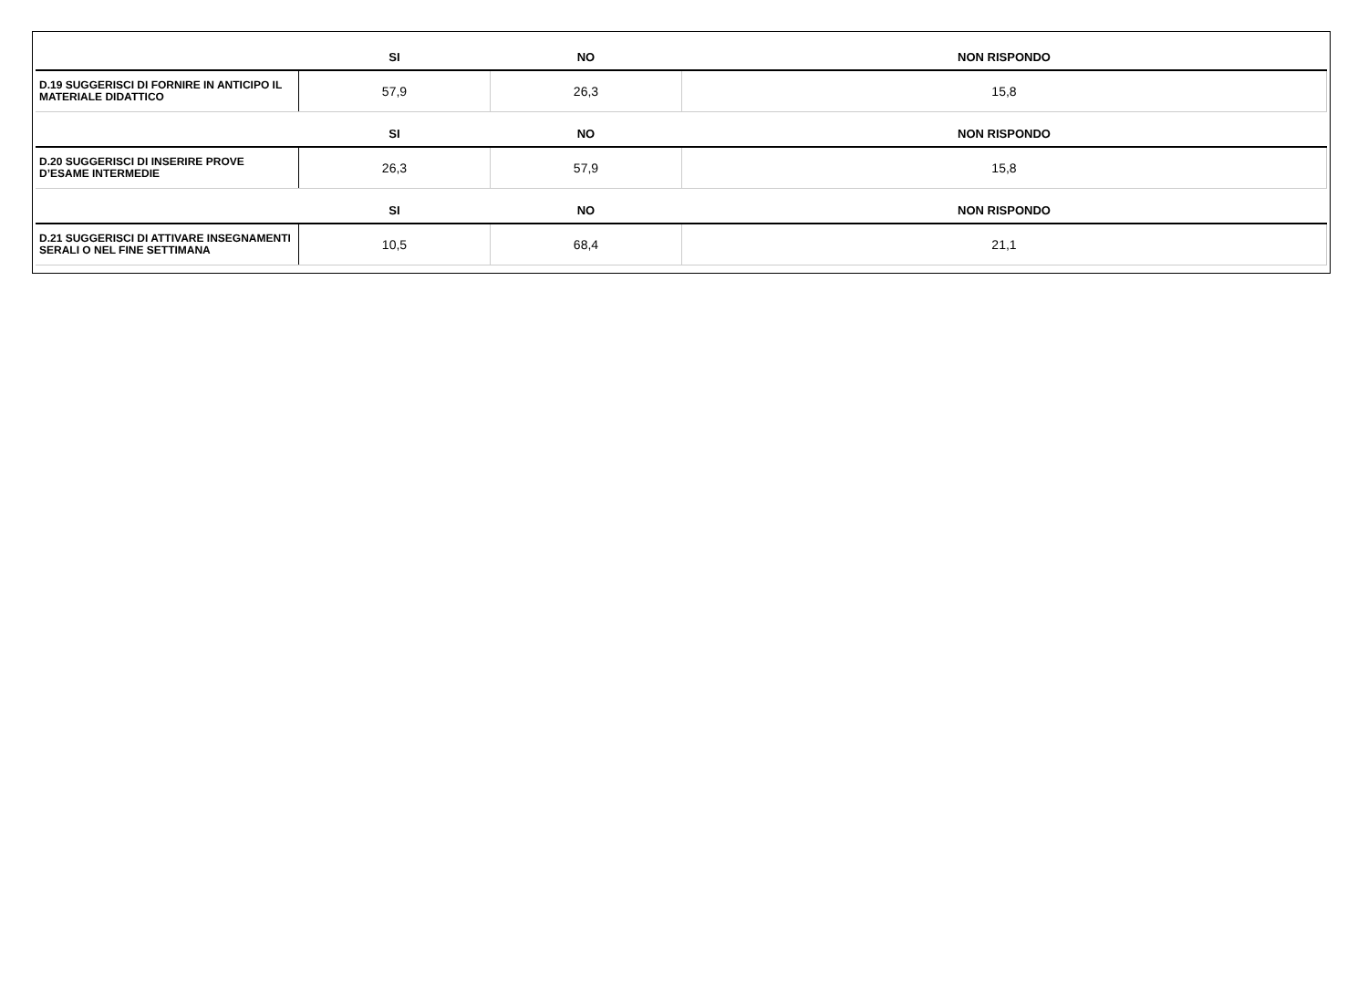| | SI | NO | NON RISPONDO |
| --- | --- | --- | --- |
| D.19 SUGGERISCI DI FORNIRE IN ANTICIPO IL MATERIALE DIDATTICO | 57,9 | 26,3 | 15,8 |
| | SI | NO | NON RISPONDO |
| D.20 SUGGERISCI DI INSERIRE PROVE D’ESAME INTERMEDIE | 26,3 | 57,9 | 15,8 |
| | SI | NO | NON RISPONDO |
| D.21 SUGGERISCI DI ATTIVARE INSEGNAMENTI SERALI O NEL FINE SETTIMANA | 10,5 | 68,4 | 21,1 |